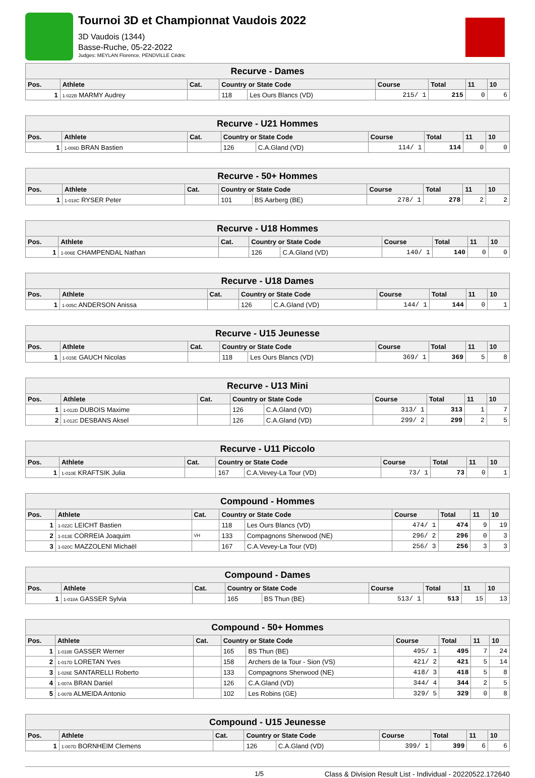Tournoi 3D et Championnat Vaudois 2022
3D Vaudois (1344)
Basse-Ruche, 05-22-2022
Judges: MEYLAN Florence, PENDVILLE Cédric
| Recurve - Dames | | | | | | | | |
| --- | --- | --- | --- | --- | --- | --- | --- | --- |
| Pos. | Athlete | Cat. | Country or State Code | | Course | Total | 11 | 10 |
| 1 | 1-022B MARMY Audrey | | 118 | Les Ours Blancs (VD) | 215/ 1 | 215 | 0 | 6 |
| Recurve - U21 Hommes | | | | | | | | |
| --- | --- | --- | --- | --- | --- | --- | --- | --- |
| Pos. | Athlete | Cat. | Country or State Code | | Course | Total | 11 | 10 |
| 1 | 1-006D BRAN Bastien | | 126 | C.A.Gland (VD) | 114/ 1 | 114 | 0 | 0 |
| Recurve - 50+ Hommes | | | | | | | | |
| --- | --- | --- | --- | --- | --- | --- | --- | --- |
| Pos. | Athlete | Cat. | Country or State Code | | Course | Total | 11 | 10 |
| 1 | 1-018C RYSER Peter | | 101 | BS Aarberg (BE) | 278/ 1 | 278 | 2 | 2 |
| Recurve - U18 Hommes | | | | | | | | |
| --- | --- | --- | --- | --- | --- | --- | --- | --- |
| Pos. | Athlete | Cat. | Country or State Code | | Course | Total | 11 | 10 |
| 1 | 1-006E CHAMPENDAL Nathan | | 126 | C.A.Gland (VD) | 140/ 1 | 140 | 0 | 0 |
| Recurve - U18 Dames | | | | | | | | |
| --- | --- | --- | --- | --- | --- | --- | --- | --- |
| Pos. | Athlete | Cat. | Country or State Code | | Course | Total | 11 | 10 |
| 1 | 1-005C ANDERSON Anissa | | 126 | C.A.Gland (VD) | 144/ 1 | 144 | 0 | 1 |
| Recurve - U15 Jeunesse | | | | | | | | |
| --- | --- | --- | --- | --- | --- | --- | --- | --- |
| Pos. | Athlete | Cat. | Country or State Code | | Course | Total | 11 | 10 |
| 1 | 1-015E GAUCH Nicolas | | 118 | Les Ours Blancs (VD) | 369/ 1 | 369 | 5 | 8 |
| Recurve - U13 Mini | | | | | | | | |
| --- | --- | --- | --- | --- | --- | --- | --- | --- |
| Pos. | Athlete | Cat. | Country or State Code | | Course | Total | 11 | 10 |
| 1 | 1-012D DUBOIS Maxime | | 126 | C.A.Gland (VD) | 313/ 1 | 313 | 1 | 7 |
| 2 | 1-012C DESBANS Aksel | | 126 | C.A.Gland (VD) | 299/ 2 | 299 | 2 | 5 |
| Recurve - U11 Piccolo | | | | | | | | |
| --- | --- | --- | --- | --- | --- | --- | --- | --- |
| Pos. | Athlete | Cat. | Country or State Code | | Course | Total | 11 | 10 |
| 1 | 1-010E KRAFTSIK Julia | | 167 | C.A.Vevey-La Tour (VD) | 73/ 1 | 73 | 0 | 1 |
| Compound - Hommes | | | | | | | | |
| --- | --- | --- | --- | --- | --- | --- | --- | --- |
| Pos. | Athlete | Cat. | Country or State Code | | Course | Total | 11 | 10 |
| 1 | 1-022C LEICHT Bastien | | 118 | Les Ours Blancs (VD) | 474/ 1 | 474 | 9 | 19 |
| 2 | 1-013E CORREIA Joaquim | VH | 133 | Compagnons Sherwood (NE) | 296/ 2 | 296 | 0 | 3 |
| 3 | 1-020C MAZZOLENI Michaël | | 167 | C.A.Vevey-La Tour (VD) | 256/ 3 | 256 | 3 | 3 |
| Compound - Dames | | | | | | | | |
| --- | --- | --- | --- | --- | --- | --- | --- | --- |
| Pos. | Athlete | Cat. | Country or State Code | | Course | Total | 11 | 10 |
| 1 | 1-018A GASSER Sylvia | | 165 | BS Thun (BE) | 513/ 1 | 513 | 15 | 13 |
| Compound - 50+ Hommes | | | | | | | | |
| --- | --- | --- | --- | --- | --- | --- | --- | --- |
| Pos. | Athlete | Cat. | Country or State Code | | Course | Total | 11 | 10 |
| 1 | 1-018B GASSER Werner | | 165 | BS Thun (BE) | 495/ 1 | 495 | 7 | 24 |
| 2 | 1-017D LORETAN Yves | | 158 | Archers de la Tour - Sion (VS) | 421/ 2 | 421 | 5 | 14 |
| 3 | 1-026E SANTARELLI Roberto | | 133 | Compagnons Sherwood (NE) | 418/ 3 | 418 | 5 | 8 |
| 4 | 1-007A BRAN Daniel | | 126 | C.A.Gland (VD) | 344/ 4 | 344 | 2 | 5 |
| 5 | 1-007B ALMEIDA Antonio | | 102 | Les Robins (GE) | 329/ 5 | 329 | 0 | 8 |
| Compound - U15 Jeunesse | | | | | | | | |
| --- | --- | --- | --- | --- | --- | --- | --- | --- |
| Pos. | Athlete | Cat. | Country or State Code | | Course | Total | 11 | 10 |
| 1 | 1-007D BORNHEIM Clemens | | 126 | C.A.Gland (VD) | 399/ 1 | 399 | 6 | 6 |
1/5 Class & Division Result List - Individual - 20220522.172640